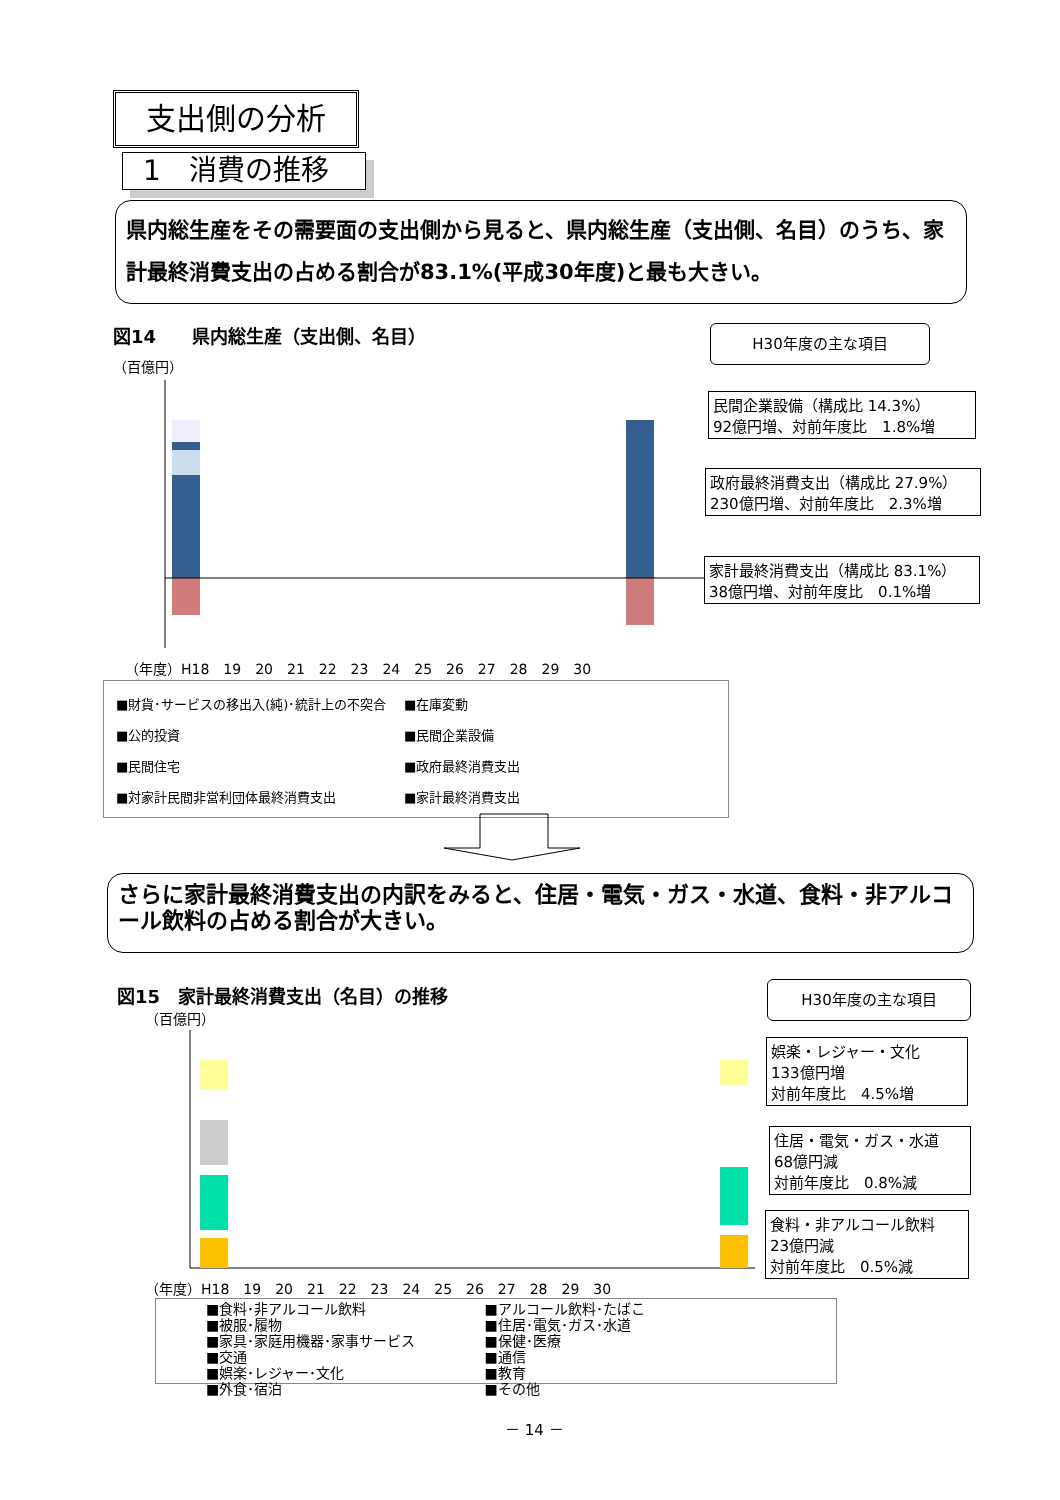支出側の分析
1　消費の推移
県内総生産をその需要面の支出側から見ると、県内総生産（支出側、名目）のうち、家計最終消費支出の占める割合が83.1%(平成30年度)と最も大きい。
図14　　県内総生産（支出側、名目） H30年度の主な項目
（百億円）
民間企業設備（構成比 14.3%）
92億円増、対前年度比　1.8%増
政府最終消費支出（構成比 27.9%）
230億円増、対前年度比　2.3%増
家計最終消費支出（構成比 83.1%）
38億円増、対前年度比　0.1%増
（年度）H18　19　20　21　22　23　24　25　26　27　28　29　30
■財貨･サービスの移出入(純)･統計上の不突合
■在庫変動 ■公的投資 ■民間企業設備 ■民間住宅 ■政府最終消費支出 ■対家計民間非営利団体最終消費支出 ■家計最終消費支出
さらに家計最終消費支出の内訳をみると、住居・電気・ガス・水道、食料・非アルコール飲料の占める割合が大きい。
図15　家計最終消費支出（名目）の推移
H30年度の主な項目
（百億円）
娯楽・レジャー・文化
133億円増
対前年度比　4.5%増
住居・電気・ガス・水道
68億円減
対前年度比　0.8%減
食料・非アルコール飲料
23億円減
対前年度比　0.5%減
（年度）H18　19　20　21　22　23　24　25　26　27　28　29　30
■食料･非アルコール飲料 ■アルコール飲料･たばこ ■被服･履物 ■住居･電気･ガス･水道 ■家具･家庭用機器･家事サービス ■保健･医療 ■交通 ■通信 ■娯楽･レジャー･文化 ■教育 ■外食･宿泊 ■その他
－ 14 －